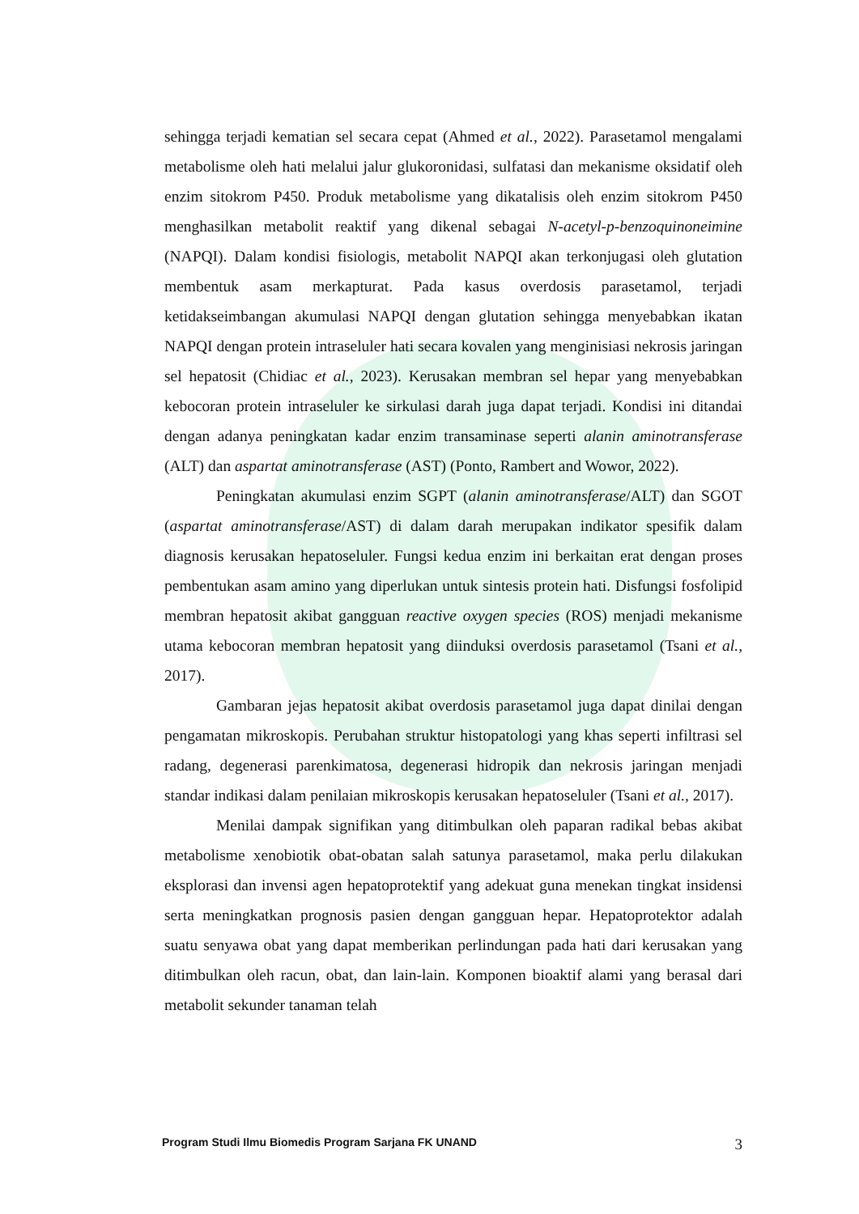sehingga terjadi kematian sel secara cepat (Ahmed et al., 2022). Parasetamol mengalami metabolisme oleh hati melalui jalur glukoronidasi, sulfatasi dan mekanisme oksidatif oleh enzim sitokrom P450. Produk metabolisme yang dikatalisis oleh enzim sitokrom P450 menghasilkan metabolit reaktif yang dikenal sebagai N-acetyl-p-benzoquinoneimine (NAPQI). Dalam kondisi fisiologis, metabolit NAPQI akan terkonjugasi oleh glutation membentuk asam merkapturat. Pada kasus overdosis parasetamol, terjadi ketidakseimbangan akumulasi NAPQI dengan glutation sehingga menyebabkan ikatan NAPQI dengan protein intraseluler hati secara kovalen yang menginisiasi nekrosis jaringan sel hepatosit (Chidiac et al., 2023). Kerusakan membran sel hepar yang menyebabkan kebocoran protein intraseluler ke sirkulasi darah juga dapat terjadi. Kondisi ini ditandai dengan adanya peningkatan kadar enzim transaminase seperti alanin aminotransferase (ALT) dan aspartat aminotransferase (AST) (Ponto, Rambert and Wowor, 2022).
Peningkatan akumulasi enzim SGPT (alanin aminotransferase/ALT) dan SGOT (aspartat aminotransferase/AST) di dalam darah merupakan indikator spesifik dalam diagnosis kerusakan hepatoseluler. Fungsi kedua enzim ini berkaitan erat dengan proses pembentukan asam amino yang diperlukan untuk sintesis protein hati. Disfungsi fosfolipid membran hepatosit akibat gangguan reactive oxygen species (ROS) menjadi mekanisme utama kebocoran membran hepatosit yang diinduksi overdosis parasetamol (Tsani et al., 2017).
Gambaran jejas hepatosit akibat overdosis parasetamol juga dapat dinilai dengan pengamatan mikroskopis. Perubahan struktur histopatologi yang khas seperti infiltrasi sel radang, degenerasi parenkimatosa, degenerasi hidropik dan nekrosis jaringan menjadi standar indikasi dalam penilaian mikroskopis kerusakan hepatoseluler (Tsani et al., 2017).
Menilai dampak signifikan yang ditimbulkan oleh paparan radikal bebas akibat metabolisme xenobiotik obat-obatan salah satunya parasetamol, maka perlu dilakukan eksplorasi dan invensi agen hepatoprotektif yang adekuat guna menekan tingkat insidensi serta meningkatkan prognosis pasien dengan gangguan hepar. Hepatoprotektor adalah suatu senyawa obat yang dapat memberikan perlindungan pada hati dari kerusakan yang ditimbulkan oleh racun, obat, dan lain-lain. Komponen bioaktif alami yang berasal dari metabolit sekunder tanaman telah
Program Studi Ilmu Biomedis Program Sarjana FK UNAND 3